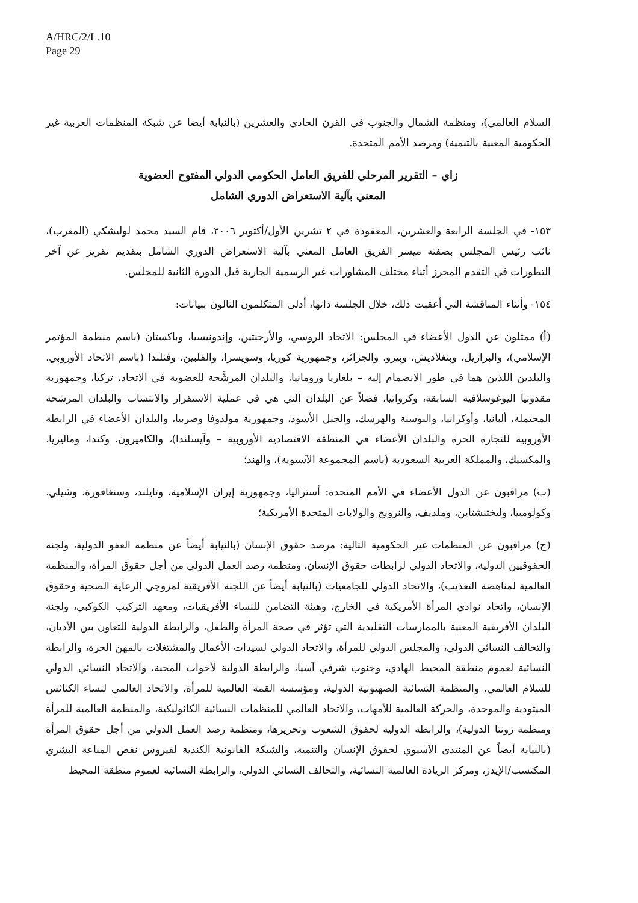A/HRC/2/L.10
Page 29
السلام العالمي)، ومنظمة الشمال والجنوب في القرن الحادي والعشرين (بالنيابة أيضا عن شبكة المنظمات العربية غير الحكومية المعنية بالتنمية) ومرصد الأمم المتحدة.
زاي – التقرير المرحلي للفريق العامل الحكومي الدولي المفتوح العضوية
المعني بآلية الاستعراض الدوري الشامل
١٥٣- في الجلسة الرابعة والعشرين، المعقودة في ٢ تشرين الأول/أكتوبر ٢٠٠٦، قام السيد محمد لوليشكي (المغرب)، نائب رئيس المجلس بصفته ميسر الفريق العامل المعني بآلية الاستعراض الدوري الشامل بتقديم تقرير عن آخر التطورات في التقدم المحرز أثناء مختلف المشاورات غير الرسمية الجارية قبل الدورة الثانية للمجلس.
١٥٤- وأثناء المناقشة التي أعقبت ذلك، خلال الجلسة ذاتها، أدلى المتكلمون التالون ببيانات:
(أ) ممثلون عن الدول الأعضاء في المجلس: الاتحاد الروسي، والأرجنتين، وإندونيسيا، وباكستان (باسم منظمة المؤتمر الإسلامي)، والبرازيل، وبنغلاديش، وبيرو، والجزائر، وجمهورية كوريا، وسويسرا، والفلبين، وفنلندا (باسم الاتحاد الأوروبي، والبلدين اللذين هما في طور الانضمام إليه – بلغاريا ورومانيا، والبلدان المرشَّحة للعضوية في الاتحاد، تركيا، وجمهورية مقدونيا اليوغوسلافية السابقة، وكرواتيا، فضلاً عن البلدان التي هي في عملية الاستقرار والانتساب والبلدان المرشحة المحتملة، ألبانيا، وأوكرانيا، والبوسنة والهرسك، والجبل الأسود، وجمهورية مولدوفا وصربيا، والبلدان الأعضاء في الرابطة الأوروبية للتجارة الحرة والبلدان الأعضاء في المنطقة الاقتصادية الأوروبية – وآيسلندا)، والكاميرون، وكندا، وماليزيا، والمكسيك، والمملكة العربية السعودية (باسم المجموعة الآسيوية)، والهند؛
(ب) مراقبون عن الدول الأعضاء في الأمم المتحدة: أستراليا، وجمهورية إيران الإسلامية، وتايلند، وسنغافورة، وشيلي، وكولومبيا، وليختنشتاين، وملديف، والنرويج والولايات المتحدة الأمريكية؛
(ج) مراقبون عن المنظمات غير الحكومية التالية: مرصد حقوق الإنسان (بالنيابة أيضاً عن منظمة العفو الدولية، ولجنة الحقوقيين الدولية، والاتحاد الدولي لرابطات حقوق الإنسان، ومنظمة رصد العمل الدولي من أجل حقوق المرأة، والمنظمة العالمية لمناهضة التعذيب)، والاتحاد الدولي للجامعيات (بالنيابة أيضاً عن اللجنة الأفريقية لمروجي الرعاية الصحية وحقوق الإنسان، واتحاد نوادي المرأة الأمريكية في الخارج، وهيئة التضامن للنساء الأفريقيات، ومعهد التركيب الكوكبي، ولجنة البلدان الأفريقية المعنية بالممارسات التقليدية التي تؤثر في صحة المرأة والطفل، والرابطة الدولية للتعاون بين الأديان، والتحالف النسائي الدولي، والمجلس الدولي للمرأة، والاتحاد الدولي لسيدات الأعمال والمشتغلات بالمهن الحرة، والرابطة النسائية لعموم منطقة المحيط الهادي، وجنوب شرقي آسيا، والرابطة الدولية لأخوات المحبة، والاتحاد النسائي الدولي للسلام العالمي، والمنظمة النسائية الصهيونية الدولية، ومؤسسة القمة العالمية للمرأة، والاتحاد العالمي لنساء الكنائس الميثودية والموحدة، والحركة العالمية للأمهات، والاتحاد العالمي للمنظمات النسائية الكاثوليكية، والمنظمة العالمية للمرأة ومنظمة زونتا الدولية)، والرابطة الدولية لحقوق الشعوب وتحريرها، ومنظمة رصد العمل الدولي من أجل حقوق المرأة (بالنيابة أيضاً عن المنتدى الآسيوي لحقوق الإنسان والتنمية، والشبكة القانونية الكندية لفيروس نقص المناعة البشري المكتسب/الإيدز، ومركز الريادة العالمية النسائية، والتحالف النسائي الدولي، والرابطة النسائية لعموم منطقة المحيط